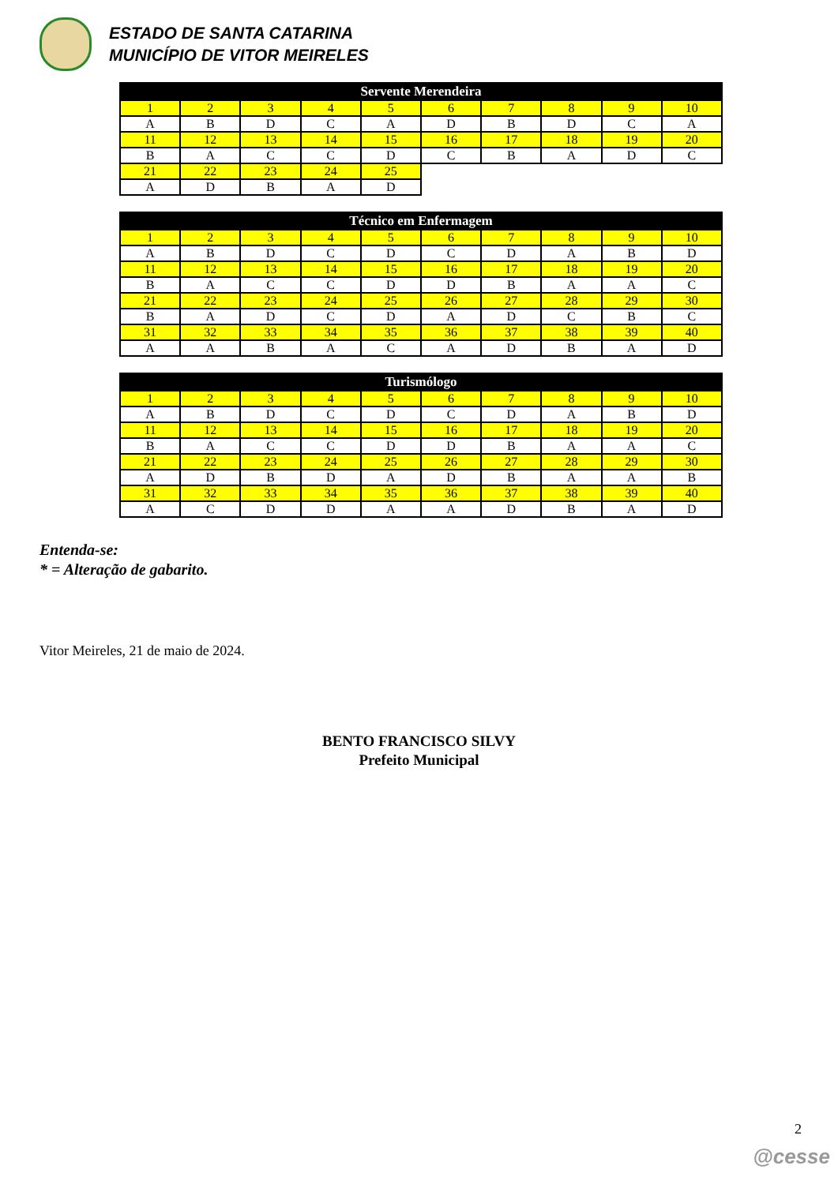ESTADO DE SANTA CATARINA
MUNICÍPIO DE VITOR MEIRELES
| Servente Merendeira | | | | | | | | | |
| --- | --- | --- | --- | --- | --- | --- | --- | --- | --- |
| 1 | 2 | 3 | 4 | 5 | 6 | 7 | 8 | 9 | 10 |
| A | B | D | C | A | D | B | D | C | A |
| 11 | 12 | 13 | 14 | 15 | 16 | 17 | 18 | 19 | 20 |
| B | A | C | C | D | C | B | A | D | C |
| 21 | 22 | 23 | 24 | 25 | | | | | |
| A | D | B | A | D | | | | | |
| Técnico em Enfermagem | | | | | | | | | |
| --- | --- | --- | --- | --- | --- | --- | --- | --- | --- |
| 1 | 2 | 3 | 4 | 5 | 6 | 7 | 8 | 9 | 10 |
| A | B | D | C | D | C | D | A | B | D |
| 11 | 12 | 13 | 14 | 15 | 16 | 17 | 18 | 19 | 20 |
| B | A | C | C | D | D | B | A | A | C |
| 21 | 22 | 23 | 24 | 25 | 26 | 27 | 28 | 29 | 30 |
| B | A | D | C | D | A | D | C | B | C |
| 31 | 32 | 33 | 34 | 35 | 36 | 37 | 38 | 39 | 40 |
| A | A | B | A | C | A | D | B | A | D |
| Turismólogo | | | | | | | | | |
| --- | --- | --- | --- | --- | --- | --- | --- | --- | --- |
| 1 | 2 | 3 | 4 | 5 | 6 | 7 | 8 | 9 | 10 |
| A | B | D | C | D | C | D | A | B | D |
| 11 | 12 | 13 | 14 | 15 | 16 | 17 | 18 | 19 | 20 |
| B | A | C | C | D | D | B | A | A | C |
| 21 | 22 | 23 | 24 | 25 | 26 | 27 | 28 | 29 | 30 |
| A | D | B | D | A | D | B | A | A | B |
| 31 | 32 | 33 | 34 | 35 | 36 | 37 | 38 | 39 | 40 |
| A | C | D | D | A | A | D | B | A | D |
Entenda-se:
* = Alteração de gabarito.
Vitor Meireles, 21 de maio de 2024.
BENTO FRANCISCO SILVY
Prefeito Municipal
2
@cesse